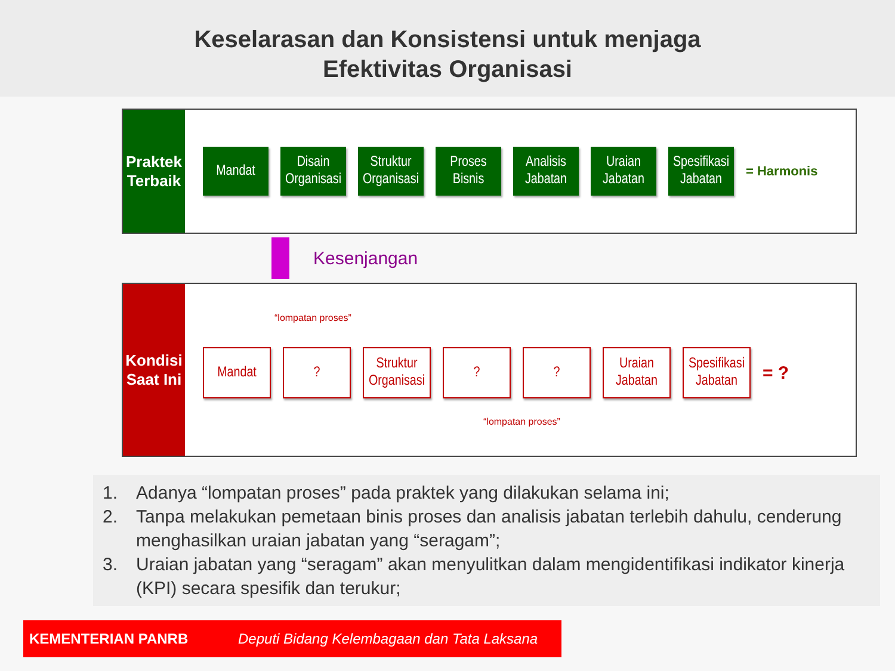Keselarasan dan Konsistensi untuk menjaga
Efektivitas Organisasi
Praktek
Terbaik
Mandat
Disain Organisasi
Struktur Organisasi
Proses Bisnis
Analisis Jabatan
Uraian Jabatan
Spesifikasi Jabatan
= Harmonis
Kesenjangan
Kondisi
Saat Ini
“lompatan proses”
Mandat ?
Struktur Organisasi
? ?
Uraian Jabatan
Spesifikasi Jabatan
= ?
“lompatan proses”
1. Adanya “lompatan proses” pada praktek yang dilakukan selama ini;
2. Tanpa melakukan pemetaan binis proses dan analisis jabatan terlebih dahulu, cenderung menghasilkan uraian jabatan yang “seragam”;
3. Uraian jabatan yang “seragam” akan menyulitkan dalam mengidentifikasi indikator kinerja (KPI) secara spesifik dan terukur;
KEMENTERIAN PANRB Deputi Bidang Kelembagaan dan Tata Laksana